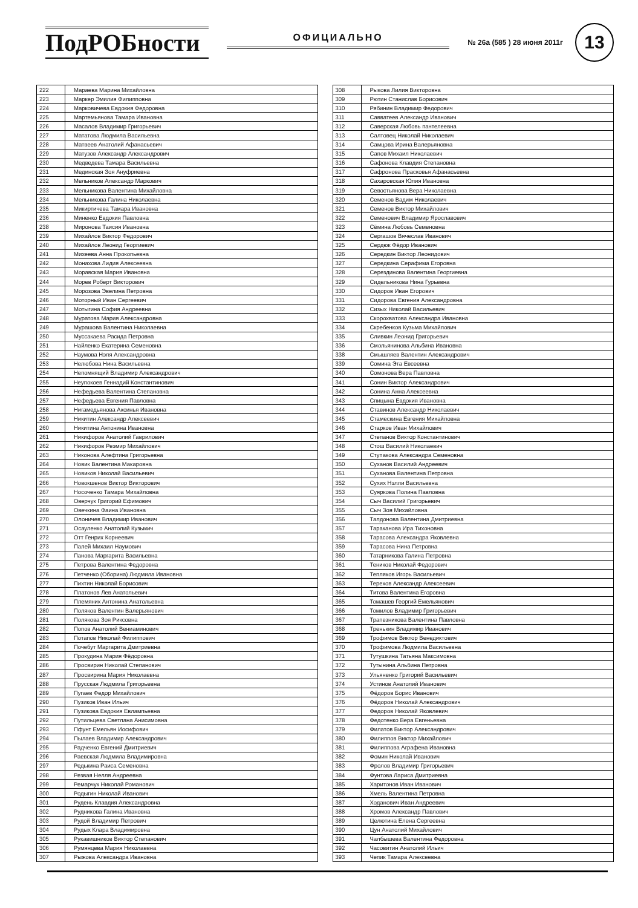ПодРОБности
ОФИЦИАЛЬНО
№ 26а (585 ) 28 июня 2011г
13
| 222 | Мараева Марина Михайловна |
| 223 | Маркер Эмилия Филипповна |
| 224 | Марковичева Евдокия Федоровна |
| 225 | Мартемьянова Тамара Ивановна |
| 226 | Масалов Владимир Григорьевич |
| 227 | Мататова Людмила Васильевна |
| 228 | Матвеев Анатолий Афанасьевич |
| 229 | Матузов Александр Александрович |
| 230 | Медведева Тамара Васильевна |
| 231 | Мединская Зоя Ануфриевна |
| 232 | Мельников Александр Маркович |
| 233 | Мельникова Валентина Михайловна |
| 234 | Мельникова Галина Николаевна |
| 235 | Микиртичева Тамара Ивановна |
| 236 | Миненко Евдокия Павловна |
| 238 | Миронова Таисия Ивановна |
| 239 | Михайлов Виктор Федорович |
| 240 | Михайлов Леонид Георгиевич |
| 241 | Михеева Анна Прокопьевна |
| 242 | Монахова Лидия Алексеевна |
| 243 | Моравская Мария Ивановна |
| 244 | Морев Роберт Викторович |
| 245 | Морозова Эвелина Петровна |
| 246 | Моторный Иван Сергеевич |
| 247 | Мотыгина София Андреевна |
| 248 | Муратова Мария Александровна |
| 249 | Мурашова Валентина Николаевна |
| 250 | Муссакаева Расида Петровна |
| 251 | Найленко Екатерина Семеновна |
| 252 | Наумова Нэля Александровна |
| 253 | Нелюбова Нина Васильевна |
| 254 | Непомнящий Владимир Александрович |
| 255 | Неупокоев Геннадий Константинович |
| 256 | Нефедьева Валентина Степановна |
| 257 | Нефедьева Евгения Павловна |
| 258 | Нигамедьянова Аксинья Ивановна |
| 259 | Никитин Александр Алексеевич |
| 260 | Никитина Антонина Ивановна |
| 261 | Никифоров Анатолий Гаврилович |
| 262 | Никифоров Реэмир Михайлович |
| 263 | Никонова Алефтина Григорьевна |
| 264 | Новик Валентина Макаровна |
| 265 | Новиков Николай Васильевич |
| 266 | Новокшенов Виктор Викторович |
| 267 | Носоченко Тамара Михайловна |
| 268 | Оверчук Григорий Ефимович |
| 269 | Овечкина Фаина Ивановна |
| 270 | Олоничев Владимир Иванович |
| 271 | Осауленко Анатолий Кузьмич |
| 272 | Отт Генрих Корнеевич |
| 273 | Палей Михаил Наумович |
| 274 | Панова Маргарита Васильевна |
| 275 | Петрова Валентина Федоровна |
| 276 | Петченко (Оборина) Людмила Ивановна |
| 277 | Пихтин Николай Борисович |
| 278 | Платонов Лев Анатольевич |
| 279 | Племяник Антонина Анатольевна |
| 280 | Поляков Валентин Валерьянович |
| 281 | Полякова Зоя Риксовна |
| 282 | Попов Анатолий Вениаминович |
| 283 | Потапов Николай Филиппович |
| 284 | Почебут Маргарита Дмитриевна |
| 285 | Прокудина Мария Фёдоровна |
| 286 | Просвирин Николай Степанович |
| 287 | Просвирина Мария Николаевна |
| 288 | Прусская Людмила Григорьевна |
| 289 | Пугаев Федор Михайлович |
| 290 | Пузиков Иван Ильич |
| 291 | Пузикова Евдокия Евлампьевна |
| 292 | Путильцева Светлана Анисимовна |
| 293 | Пфунт Емельян Иосифович |
| 294 | Пылаев Владимир Александрович |
| 295 | Радченко Евгений Дмитриевич |
| 296 | Раевская Людмила Владимировна |
| 297 | Редькина Раиса Семеновна |
| 298 | Резвая Нелля Андреевна |
| 299 | Ремарчук Николай Романович |
| 300 | Родыгин Николай Иванович |
| 301 | Рудень Клавдия Александровна |
| 302 | Рудникова Галина Ивановна |
| 303 | Рудой Владимир Петрович |
| 304 | Рудых Клара Владимировна |
| 305 | Рукавишников Виктор Степанович |
| 306 | Румянцева Мария Николаевна |
| 307 | Рыжова Александра Ивановна |
| 308 | Рыкова Лилия Викторовна |
| 309 | Рютин Станислав Борисович |
| 310 | Рябинин Владимир Федорович |
| 311 | Савватеев Александр Иванович |
| 312 | Саверская Любовь пантелеевна |
| 313 | Салтовец Николай Николаевич |
| 314 | Самцова Ирина Валерьяновна |
| 315 | Сапов Михаил Николаевич |
| 316 | Сафонова Клавдия Степановна |
| 317 | Сафронова Прасковья Афанасьевна |
| 318 | Сахаровская Юлия Ивановна |
| 319 | Севостьянова Вера Николаевна |
| 320 | Семенов Вадим Николаевич |
| 321 | Семенов Виктор Михайлович |
| 322 | Семенович Владимир Ярославович |
| 323 | Сёмина Любовь Семеновна |
| 324 | Сергашов Вячеслав Иванович |
| 325 | Сердюк Фёдор Иванович |
| 326 | Середкин Виктор Леонидович |
| 327 | Середкина Серафима Егоровна |
| 328 | Серездинова Валентина Георгиевна |
| 329 | Сидельникова Нина Гурьевна |
| 330 | Сидоров Иван Егорович |
| 331 | Сидорова Евгения Александровна |
| 332 | Сизых Николай Васильевич |
| 333 | Скорохватова Александра Ивановна |
| 334 | Скребенков Кузьма Михайлович |
| 335 | Сливкин Леонид Григорьевич |
| 336 | Смольянинова Альбина Ивановна |
| 338 | Смышляев Валентин Александрович |
| 339 | Сомина Эта Евсеевна |
| 340 | Сомонова Вера Павловна |
| 341 | Сонин Виктор Александрович |
| 342 | Сонина Анна Алексеевна |
| 343 | Спицына Евдокия Ивановна |
| 344 | Ставинов Александр Николаевич |
| 345 | Стамескина Евгения Михайловна |
| 346 | Старков Иван Михайлович |
| 347 | Степанов Виктор Константинович |
| 348 | Стош Василий Николаевич |
| 349 | Ступакова Александра Семеновна |
| 350 | Суханов Василий Андреевич |
| 351 | Суханова Валентина Петровна |
| 352 | Сухих Нэлли Васильевна |
| 353 | Суяркова Полина Павловна |
| 354 | Сыч Василий Григорьевич |
| 355 | Сыч Зоя Михайловна |
| 356 | Талдонова Валентина Дмитриевна |
| 357 | Тараканова Ира Тихоновна |
| 358 | Тарасова Александра Яковлевна |
| 359 | Тарасова Нина Петровна |
| 360 | Татарникова Галина Петровна |
| 361 | Теников Николай Федорович |
| 362 | Тепляков Игорь Васильевич |
| 363 | Терехов Александр Алексеевич |
| 364 | Титова Валентина Егоровна |
| 365 | Томашев Георгий Емельянович |
| 366 | Томилов Владимир Григорьевич |
| 367 | Трапезникова Валентина Павловна |
| 368 | Тренькин Владимир Иванович |
| 369 | Трофимов Виктор Венедиктович |
| 370 | Трофимова Людмила Васильевна |
| 371 | Тутушкина Татьяна Максимовна |
| 372 | Тутынина Альбина Петровна |
| 373 | Ульяненко Григорий Васильевич |
| 374 | Устинов Анатолий Иванович |
| 375 | Фёдоров Борис Иванович |
| 376 | Фёдоров Николай Александрович |
| 377 | Федоров Николай Яковлевич |
| 378 | Федотенко Вера Евгеньевна |
| 379 | Филатов Виктор Александрович |
| 380 | Филиппов Виктор Михайлович |
| 381 | Филиппова Аграфена Ивановна |
| 382 | Фомин Николай Иванович |
| 383 | Фролов Владимир Григорьевич |
| 384 | Фунтова Лариса Дмитриевна |
| 385 | Харитонов Иван Иванович |
| 386 | Хмель Валентина Петровна |
| 387 | Ходанович Иван Андреевич |
| 388 | Хромов Александр Павлович |
| 389 | Целютина Елена Сергеевна |
| 390 | Цун Анатолий Михайлович |
| 391 | Чалбышева Валентина Федоровна |
| 392 | Часовитин Анатолий Ильич |
| 393 | Чепик Тамара Алексеевна |